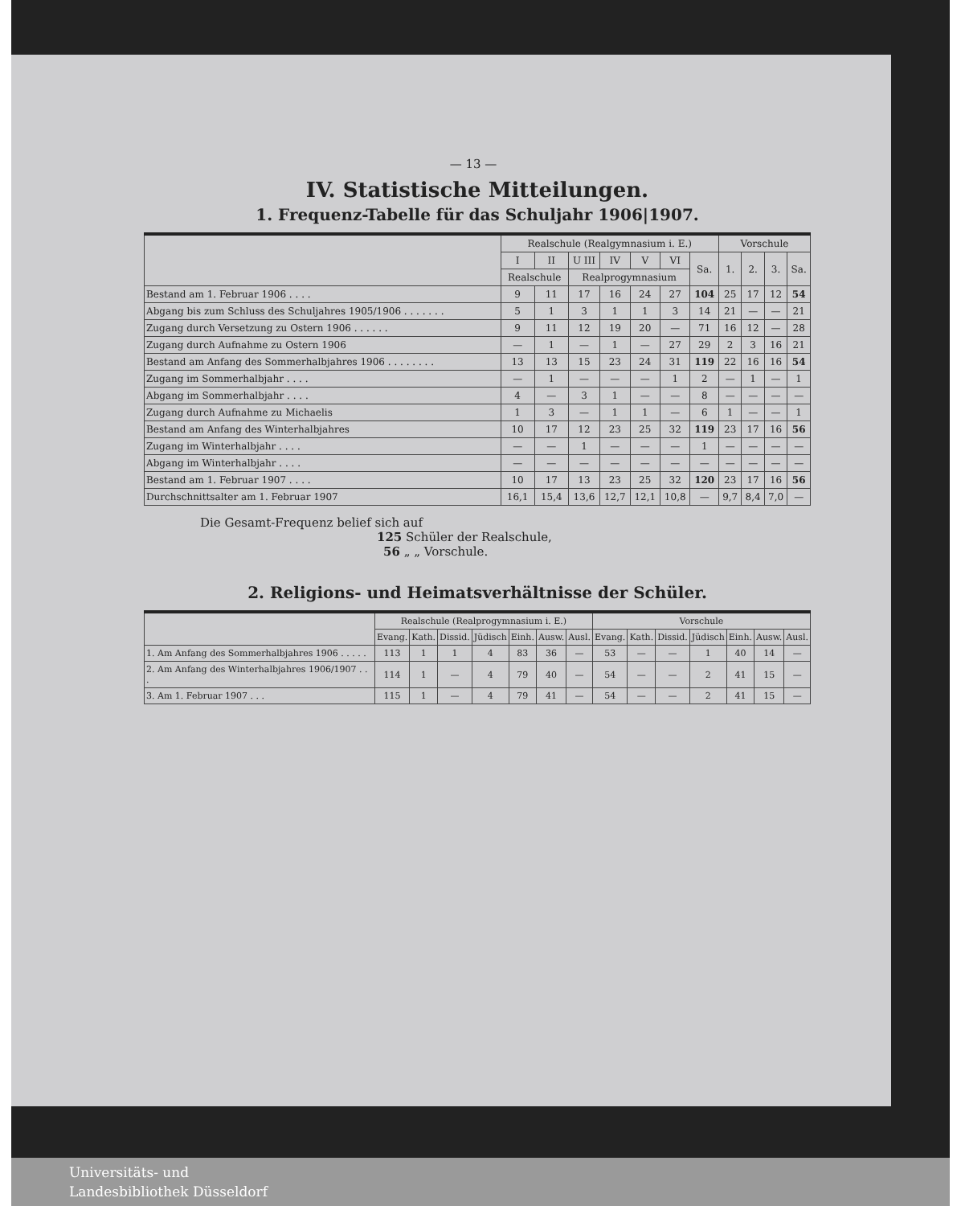— 13 —
IV. Statistische Mitteilungen.
1. Frequenz-Tabelle für das Schuljahr 1906|1907.
| | Realschule (Realgymnasium i. E.) | | | | | | | Vorschule | | | |
| --- | --- | --- | --- | --- | --- | --- | --- | --- | --- | --- | --- |
| | I | II | U III | IV | V | VI | Sa. | 1. | 2. | 3. | Sa. |
| | Realschule | | Realprogymnasium | | | | | | | | |
| Bestand am 1. Februar 1906 . . . . | 9 | 11 | 17 | 16 | 24 | 27 | 104 | 25 | 17 | 12 | 54 |
| Abgang bis zum Schluss des Schuljahres 1905/1906 . . . . . . . | 5 | 1 | 3 | 1 | 1 | 3 | 14 | 21 | — | — | 21 |
| Zugang durch Versetzung zu Ostern 1906 . . . . . . | 9 | 11 | 12 | 19 | 20 | — | 71 | 16 | 12 | — | 28 |
| Zugang durch Aufnahme zu Ostern 1906 | — | 1 | — | 1 | — | 27 | 29 | 2 | 3 | 16 | 21 |
| Bestand am Anfang des Sommerhalbjahres 1906 . . . . . . . . | 13 | 13 | 15 | 23 | 24 | 31 | 119 | 22 | 16 | 16 | 54 |
| Zugang im Sommerhalbjahr . . . . | — | 1 | — | — | — | 1 | 2 | — | 1 | — | 1 |
| Abgang im Sommerhalbjahr . . . . | 4 | — | 3 | 1 | — | — | 8 | — | — | — | — |
| Zugang durch Aufnahme zu Michaelis | 1 | 3 | — | 1 | 1 | — | 6 | 1 | — | — | 1 |
| Bestand am Anfang des Winterhalbjahres | 10 | 17 | 12 | 23 | 25 | 32 | 119 | 23 | 17 | 16 | 56 |
| Zugang im Winterhalbjahr . . . . | — | — | 1 | — | — | — | 1 | — | — | — | — |
| Abgang im Winterhalbjahr . . . . | — | — | — | — | — | — | — | — | — | — | — |
| Bestand am 1. Februar 1907 . . . . | 10 | 17 | 13 | 23 | 25 | 32 | 120 | 23 | 17 | 16 | 56 |
| Durchschnittsalter am 1. Februar 1907 | 16,1 | 15,4 | 13,6 | 12,7 | 12,1 | 10,8 | — | 9,7 | 8,4 | 7,0 | — |
Die Gesamt-Frequenz belief sich auf
125 Schüler der Realschule,
56 „ „ Vorschule.
2. Religions- und Heimatsverhältnisse der Schüler.
| | Realschule (Realprogymnasium i. E.) | | | | | | | Vorschule | | | | | | |
| --- | --- | --- | --- | --- | --- | --- | --- | --- | --- | --- | --- | --- | --- | --- |
| | Evang. | Kath. | Dissid. | Jüdisch | Einh. | Ausw. | Ausl. | Evang. | Kath. | Dissid. | Jüdisch | Einh. | Ausw. | Ausl. |
| 1. Am Anfang des Sommerhalbjahres 1906 . . . . . | 113 | 1 | 1 | 4 | 83 | 36 | — | 53 | — | — | 1 | 40 | 14 | — |
| 2. Am Anfang des Winterhalbjahres 1906/1907 . . . | 114 | 1 | — | 4 | 79 | 40 | — | 54 | — | — | 2 | 41 | 15 | — |
| 3. Am 1. Februar 1907 . . . | 115 | 1 | — | 4 | 79 | 41 | — | 54 | — | — | 2 | 41 | 15 | — |
Universitäts- und
Landesbibliothek Düsseldorf